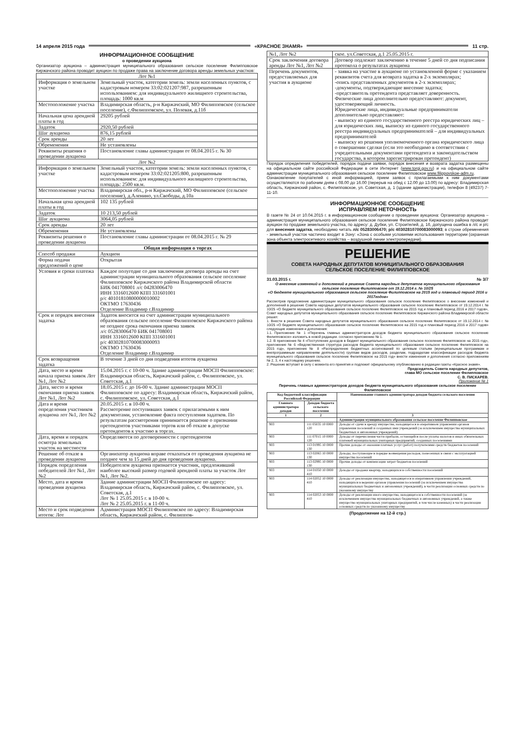14 апреля 2015 года «КРАСНОЕ ЗНАМЯ» 11 стр.
ИНФОРМАЦИОННОЕ СООБЩЕНИЕ
о проведении аукциона
Организатор аукциона – администрация муниципального образования сельское поселение Филипповское Киржачского района проводит аукцион по продаже права на заключение договора аренды земельных участков:
| Лот №1 | |
| --- | --- |
| Информация о земельном участке | Земельный участок, категории земель: земли населенных пунктов, с кадастровым номером 33:02:021207:987, разрешенным использованием: для индивидуального жилищного строительства, площадь: 1000 кв.м |
| Местоположение участка | Владимирская область, р-н Киржачский, МО Филипповское (сельское поселение), с.Филипповское, ул. Полевая, д.11б |
| Начальная цена арендной платы в год | 29205 рублей |
| Задаток | 2920,50 рублей |
| Шаг аукциона | 876,15 рублей |
| Срок аренды | 20 лет |
| Обременения | Не установлены |
| Реквизиты решения о проведении аукциона | Постановление главы администрации от 08.04.2015 г. № 30 |
| Лот №2 | |
| Информация о земельном участке | Земельный участок, категории земель: земли населенных пунктов, с кадастровым номером 33:02:021205:800, разрешенным использованием: для индивидуального жилищного строительства, площадь: 2500 кв.м. |
| Местоположение участка | Владимирская обл., р-н Киржачский, МО Филипповское (сельское поселение), д.Аленино, ул.Свободы, д.10а |
| Начальная цена арендной платы в год | 102 135 рублей |
| Задаток | 10 213,50 рублей |
| Шаг аукциона | 3064,05 рублей |
| Срок аренды | 20 лет |
| Обременения | Не установлены |
| Реквизиты решения о проведении аукциона | Постановление главы администрации от 08.04.2015 г. № 29 |
| | Общая информация о торгах |
| Способ продажи | Аукцион |
| Форма подачи предложений о цене | Открытая |
| Условия и сроки платежа | Каждое полугодие со дня заключения договора аренды на счет администрации муниципального образования сельское поселение Филипповское Киржачского района Владимирской области БИК 041708001 л/с 04283006470 ИНН 3316012600 КПП 331601001 р/с 40101810800000010002 ОКТМО 17630436 Отделение Владимир г.Владимир |
| Срок и порядок внесения задатка | Задаток вносится на счет администрации муниципального образования сельское поселение Филипповское Киржачского района не позднее срока окончания приема заявок л/с 05283006470 БИК 041708001 ИНН 3316012600 КПП 331601001 р/с 40302810700083000093 ОКТМО 17630436 Отделение Владимир г.Владимир |
| Срок возвращения задатка | В течение 3 дней со дня подведения итогов аукциона |
| Дата, место и время начала приема заявок Лот №1, Лот №2 | 15.04.2015 г. с 10-00 ч. Здание администрации МОСП Филипповское: Владимирская область, Киржачский район, с. Филипповское, ул. Советская, д.1 |
| Дата, место и время окончания приема заявок Лот №1, Лот №2 | 18.05.2015 г. до 16-00 ч. Здание администрации МОСП Филипповское по адресу: Владимирская область, Киржачский район, с. Филипповское, ул. Советская, д.1 |
| Дата и время определения участников аукциона лот №1, Лот №2 | 20.05.2015 г. в 10-00 ч. Рассмотрение поступивших заявок с прилагаемыми к ним документами, установление факта поступления задатков. По результатам рассмотрения принимается решение о признании претендентов участниками торгов или об отказе в допуске претендентов к участию в торгах. |
| Дата, время и порядок осмотра земельных участок на местности | Определяются по договоренности с претендентом |
| Решение об отказе в проведении аукциона | Организатор аукциона вправе отказаться от проведения аукциона не позднее чем за 15 дней до дня проведения аукциона. |
| Порядок определения победителей Лот №1, Лот №2 | Победителем аукциона признается участник, предложивший наиболее высокий размер годовой арендной платы за участок Лот №1, Лот №2. |
| Место, дата и время проведения аукциона | Здание администрации МОСП Филипповское по адресу: Владимирская область, Киржачский район, с. Филипповское, ул. Советская, д.1 Лот № 1 25.05.2015 г. в 10-00 ч. Лот № 2 25.05.2015 г. в 11-00 ч. |
| Место и срок подведения итогов: Лот | Администрация МОСП Филипповское по адресу: Владимирская область, Киржачский район, с. Филиппов- |
| №1, Лот №2 | ское. ул.Советская, д.1 25.05.2015 г. |
| Срок заключения договора аренды Лот №1, Лот №2 | Договор подлежит заключению в течение 5 дней со дня подписания протокола о результатах аукциона |
| Перечень документов, предоставляемых для участия в аукционе | - заявка на участие в аукционе по установленной форме с указанием реквизитов счета для возврата задатка в 2-х экземплярах; -опись представленных документов в 2-х экземплярах; -документы, подтверждающие внесение задатка; -представитель претендента представляет доверенность. Физические лица дополнительно предоставляют: документ, удостоверяющий личность. Юридические лица, индивидуальные предприниматели дополнительно предоставляют: - выписку из единого государственного реестра юридических лиц –для юридических лиц, выписку из единого государственного реестра индивидуальных предпринимателей – для индивидуальных предпринимателей - выписку из решения уполномоченного органа юридического лица о совершении сделки (если это необходимо в соответствии с учредительными документами претендента и законодательством государства, в котором зарегистрирован претендент) |
Порядок определения победителей, порядок подачи заявки, порядок внесения и возврата задатка размещены на официальном сайте российской Федерации в сети Интернет (www.torgi.gov.ru) и на официальном сайте администрации муниципального образования сельское поселение Филипповское www.filippovskoe-adm.ru.
Ознакомление покупателей с иной информацией, прием заявок с прилагаемыми к ним документами осуществляются по рабочим дням с 08.00 до 16.00 (перерыв на обед с 12.00 до 13.00) по адресу: Владимирская область, Киржачский район, с. Филипповское, ул. Советская, д. 1 (здание администрации), телефон 8 (49237) 7-11-10.
ИНФОРМАЦИОННОЕ СООБЩЕНИЕ
ИСПРАВЛЯЕМ НЕТОЧНОСТЬ
В газете № 24 от 10.04.2015 г. в информационном сообщении о проведении аукциона: Организатор аукциона – администрация муниципального образования сельское поселение Филипповское Киржачского района проводит аукцион по продаже земельного участка, по адресу: д. Дубки, ул. Строителей, д. 16, допущена ошибка в л/с и р/с для внесения задатка, необходимо читать л/с 05283006470; р/с 40302810700083000093; в строке обременения - земельный участок частично входит в Зону: «Зона с особыми условиями использования территории (охранная зона объекта электросетевого хозяйства – воздушной линии электропередачи).
РЕШЕНИЕ
СОВЕТА НАРОДНЫХ ДЕПУТАТОВ МУНИЦИПАЛЬНОГО ОБРАЗОВАНИЯ
СЕЛЬСКОЕ ПОСЕЛЕНИЕ ФИЛИППОВСКОЕ
31.03.2015 г. № 3/7
О внесение изменений и дополнений в решение Совета народных депутатов муниципального образования сельское поселение Филипповское от 19.12.2014 г. № 10/25
«О бюджете муниципального образования сельское поселение Филипповское на 2015 год и плановый период 2016 и 2017годов»
Рассмотрев предложение администрации муниципального образования сельское поселение Филипповское о внесении изменений и дополнений в решение Совета народных депутатов муниципального образования сельское поселение Филипповское от 19.12.2014 г. № 10/25 «О бюджете муниципального образования сельское поселение Филипповское на 2015 год и плановый период 2016 и 2017 годов», Совет народных депутатов муниципального образования сельское поселение Филипповское Киржачского района Владимирской области решил:
1. Внести в решение Совета народных депутатов муниципального образования сельское поселение Филипповское от 19.12.2014 г. № 10/25 «О бюджете муниципального образования сельское поселение Филипповское на 2015 год и плановый период 2016 и 2017 годов» следующие изменения и дополнения:
1.1. Приложение № 1 «Перечень главных администраторов доходов бюджета муниципального образования сельское поселение Филипповское» изложить в новой редакции. согласно приложению № 1.
1.2. В приложение № 4 «Поступление доходов в бюджет муниципального образования сельское поселение Филипповское на 2015 год», приложение № 6 «Ведомственная структура расходов бюджета муниципального образования сельское поселение Филипповское на 2015 год», приложение № 8 «Распределение бюджетных ассигнований по целевым статьям (муниципальным программам и внепрограммным направлениям деятельности) группам видов расходов, разделам, подразделам классификации расходов бюджета муниципального образования сельское поселение Филипповское на 2015 год» внести изменения и дополнения согласно приложениям № 2, 3, 4 к настоящему решению.
2. Решение вступает в силу с момента его принятия и подлежит официальному опубликованию в редакции газеты «Красное знамя».
Председатель Совета народных депутатов,
глава МО сельское поселение Филипповское
С. В. ПИСКАРЕВ.
Приложение № 1
Перечень главных администраторов доходов бюджета муниципального образования сельское поселение Филипповское
| Код бюджетной классификации Российской Федерации | | Наименование главного администратора доходов бюджета сельского поселения |
| --- | --- | --- |
| Главного администратора доходов | Доходов бюджета сельского поселения | |
| 1 | 2 | 3 |
| | | Администрация муниципального образования сельское поселение Филипповское |
| 903 | 111 05035 10 0000 120 | Доходы от сдачи в аренду имущества, находящегося в оперативном управлении органов управления поселений и созданных ими учреждений (за исключением имущества муниципальных бюджетных и автономных учреждений) |
| 903 | 111 07015 10 0000 120 | Доходы от перечисления части прибыли, остающейся после уплаты налогов и иных обязательных платежей муниципальных унитарных предприятий, созданных поселениями |
| 903 | 113 01995 10 0000 130 | Прочие доходы от оказания платных услуг (работ) получателями средств бюджетов поселений |
| 903 | 113 02065 10 0000 130 | Доходы, поступающие в порядке возмещения расходов, понесенных в связи с эксплуатацией имущества поселений |
| 903 | 113 02995 10 0000 130 | Прочие доходы от компенсации затрат бюджетов поселений |
| 903 | 114 01050 10 0000 410 | Доходы от продажи квартир, находящихся в собственности поселений |
| 903 | 114 02052 10 0000 410 | Доходы от реализации имущества, находящегося в оперативном управлении учреждений, находящихся в ведении органов управления поселений (за исключением имущества муниципальных бюджетных и автономных учреждений), в части реализации основных средств по указанному имуществу |
| 903 | 114 02053 10 0000 410 | Доходы от реализации иного имущества, находящегося в собственности поселений (за исключением имущества муниципальных бюджетных и автономных учреждений, а также имущество муниципальных унитарных предприятий, в том числе казенных) в части реализации основных средств по указанному имуществу |
(Продолжение на 12-й стр.)